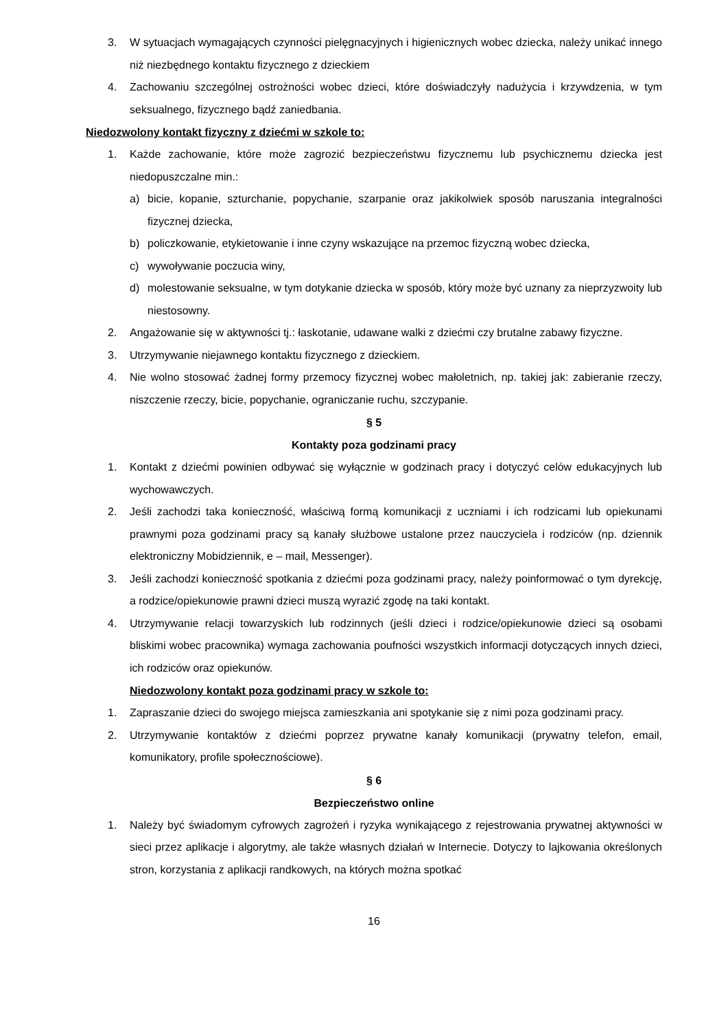3. W sytuacjach wymagających czynności pielęgnacyjnych i higienicznych wobec dziecka, należy unikać innego niż niezbędnego kontaktu fizycznego z dzieckiem
4. Zachowaniu szczególnej ostrożności wobec dzieci, które doświadczyły nadużycia i krzywdzenia, w tym seksualnego, fizycznego bądź zaniedbania.
Niedozwolony kontakt fizyczny z dziećmi w szkole to:
1. Każde zachowanie, które może zagrozić bezpieczeństwu fizycznemu lub psychicznemu dziecka jest niedopuszczalne min.:
a) bicie, kopanie, szturchanie, popychanie, szarpanie oraz jakikolwiek sposób naruszania integralności fizycznej dziecka,
b) policzkowanie, etykietowanie i inne czyny wskazujące na przemoc fizyczną wobec dziecka,
c) wywoływanie poczucia winy,
d) molestowanie seksualne, w tym dotykanie dziecka w sposób, który może być uznany za nieprzyzwoity lub niestosowny.
2. Angażowanie się w aktywności tj.: łaskotanie, udawane walki z dziećmi czy brutalne zabawy fizyczne.
3. Utrzymywanie niejawnego kontaktu fizycznego z dzieckiem.
4. Nie wolno stosować żadnej formy przemocy fizycznej wobec małoletnich, np. takiej jak: zabieranie rzeczy, niszczenie rzeczy, bicie, popychanie, ograniczanie ruchu, szczypanie.
§ 5
Kontakty poza godzinami pracy
1. Kontakt z dziećmi powinien odbywać się wyłącznie w godzinach pracy i dotyczyć celów edukacyjnych lub wychowawczych.
2. Jeśli zachodzi taka konieczność, właściwą formą komunikacji z uczniami i ich rodzicami lub opiekunami prawnymi poza godzinami pracy są kanały służbowe ustalone przez nauczyciela i rodziców (np. dziennik elektroniczny Mobidziennik, e – mail, Messenger).
3. Jeśli zachodzi konieczność spotkania z dziećmi poza godzinami pracy, należy poinformować o tym dyrekcję, a rodzice/opiekunowie prawni dzieci muszą wyrazić zgodę na taki kontakt.
4. Utrzymywanie relacji towarzyskich lub rodzinnych (jeśli dzieci i rodzice/opiekunowie dzieci są osobami bliskimi wobec pracownika) wymaga zachowania poufności wszystkich informacji dotyczących innych dzieci, ich rodziców oraz opiekunów.
Niedozwolony kontakt poza godzinami pracy w szkole to:
1. Zapraszanie dzieci do swojego miejsca zamieszkania ani spotykanie się z nimi poza godzinami pracy.
2. Utrzymywanie kontaktów z dziećmi poprzez prywatne kanały komunikacji (prywatny telefon, email, komunikatory, profile społecznościowe).
§ 6
Bezpieczeństwo online
1. Należy być świadomym cyfrowych zagrożeń i ryzyka wynikającego z rejestrowania prywatnej aktywności w sieci przez aplikacje i algorytmy, ale także własnych działań w Internecie. Dotyczy to lajkowania określonych stron, korzystania z aplikacji randkowych, na których można spotkać
16